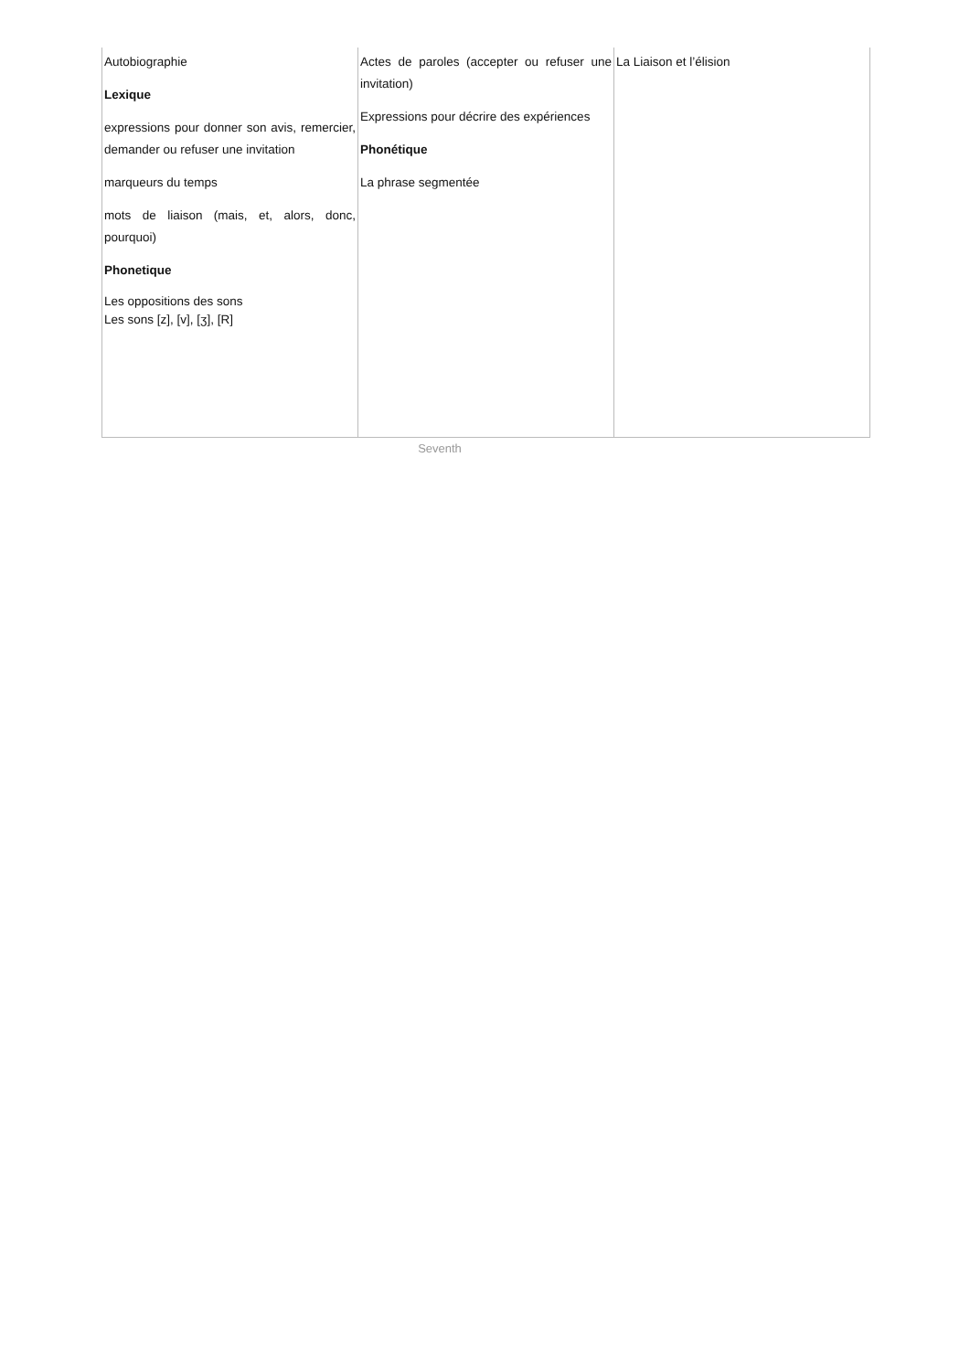| Autobiographie Lexique expressions pour donner son avis, remercier, demander ou refuser une invitation marqueurs du temps mots de liaison (mais, et, alors, donc, pourquoi) Phonetique Les oppositions des sons Les sons [z], [v], [ʒ], [R] | Actes de paroles (accepter ou refuser une invitation) Expressions pour décrire des expériences Phonétique La phrase segmentée | La Liaison et l’élision |
Seventh